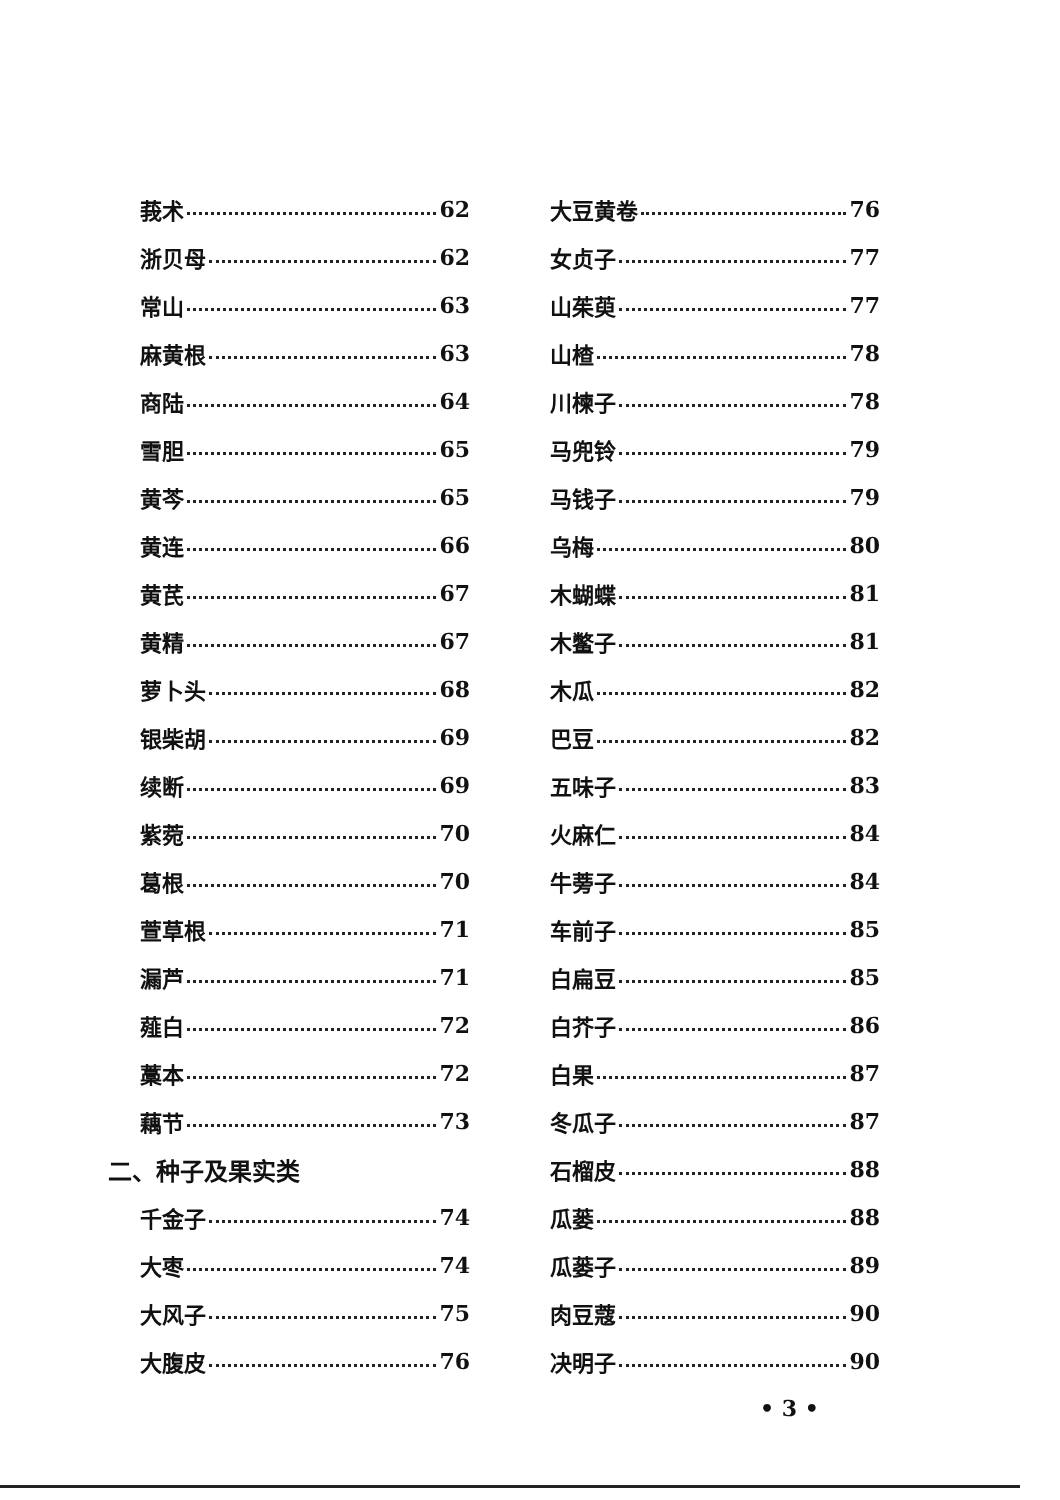莪术 62
浙贝母 62
常山 63
麻黄根 63
商陆 64
雪胆 65
黄芩 65
黄连 66
黄芪 67
黄精 67
萝卜头 68
银柴胡 69
续断 69
紫菀 70
葛根 70
萱草根 71
漏芦 71
薤白 72
藁本 72
藕节 73
二、种子及果实类
千金子 74
大枣 74
大风子 75
大腹皮 76
大豆黄卷 76
女贞子 77
山茱萸 77
山楂 78
川楝子 78
马兜铃 79
马钱子 79
乌梅 80
木蝴蝶 81
木鳖子 81
木瓜 82
巴豆 82
五味子 83
火麻仁 84
牛蒡子 84
车前子 85
白扁豆 85
白芥子 86
白果 87
冬瓜子 87
石榴皮 88
瓜蒌 88
瓜蒌子 89
肉豆蔻 90
决明子 90
• 3 •